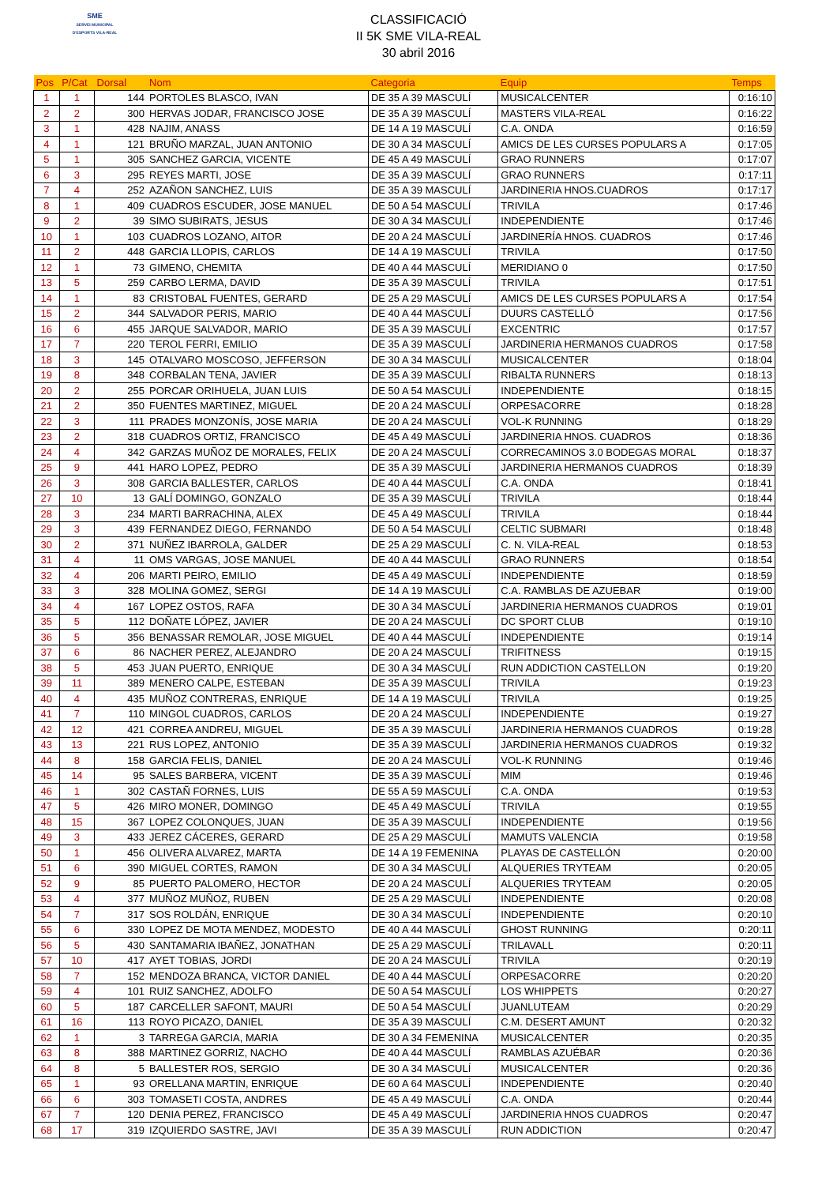SME
SERVEI MUNICIPAL D'ESPORTS VILA-REAL
CLASSIFICACIÓ
II 5K SME VILA-REAL
30 abril 2016
| Pos | P/Cat | Dorsal | Nom | Categoria | Equip | Temps |
| --- | --- | --- | --- | --- | --- | --- |
| 1 | 1 | 144 | PORTOLES BLASCO, IVAN | DE 35 A 39 MASCULÍ | MUSICALCENTER | 0:16:10 |
| 2 | 2 | 300 | HERVAS JODAR, FRANCISCO JOSE | DE 35 A 39 MASCULÍ | MASTERS VILA-REAL | 0:16:22 |
| 3 | 1 | 428 | NAJIM, ANASS | DE 14 A 19 MASCULÍ | C.A. ONDA | 0:16:59 |
| 4 | 1 | 121 | BRUÑO MARZAL, JUAN ANTONIO | DE 30 A 34 MASCULÍ | AMICS DE LES CURSES POPULARS A | 0:17:05 |
| 5 | 1 | 305 | SANCHEZ GARCIA, VICENTE | DE 45 A 49 MASCULÍ | GRAO RUNNERS | 0:17:07 |
| 6 | 3 | 295 | REYES MARTI, JOSE | DE 35 A 39 MASCULÍ | GRAO RUNNERS | 0:17:11 |
| 7 | 4 | 252 | AZAÑON SANCHEZ, LUIS | DE 35 A 39 MASCULÍ | JARDINERIA HNOS.CUADROS | 0:17:17 |
| 8 | 1 | 409 | CUADROS ESCUDER, JOSE MANUEL | DE 50 A 54 MASCULÍ | TRIVILA | 0:17:46 |
| 9 | 2 | 39 | SIMO SUBIRATS, JESUS | DE 30 A 34 MASCULÍ | INDEPENDIENTE | 0:17:46 |
| 10 | 1 | 103 | CUADROS LOZANO, AITOR | DE 20 A 24 MASCULÍ | JARDINERÍA HNOS. CUADROS | 0:17:46 |
| 11 | 2 | 448 | GARCIA LLOPIS, CARLOS | DE 14 A 19 MASCULÍ | TRIVILA | 0:17:50 |
| 12 | 1 | 73 | GIMENO, CHEMITA | DE 40 A 44 MASCULÍ | MERIDIANO 0 | 0:17:50 |
| 13 | 5 | 259 | CARBO LERMA, DAVID | DE 35 A 39 MASCULÍ | TRIVILA | 0:17:51 |
| 14 | 1 | 83 | CRISTOBAL FUENTES, GERARD | DE 25 A 29 MASCULÍ | AMICS DE LES CURSES POPULARS A | 0:17:54 |
| 15 | 2 | 344 | SALVADOR PERIS, MARIO | DE 40 A 44 MASCULÍ | DUURS CASTELLÓ | 0:17:56 |
| 16 | 6 | 455 | JARQUE SALVADOR, MARIO | DE 35 A 39 MASCULÍ | EXCENTRIC | 0:17:57 |
| 17 | 7 | 220 | TEROL FERRI, EMILIO | DE 35 A 39 MASCULÍ | JARDINERIA HERMANOS CUADROS | 0:17:58 |
| 18 | 3 | 145 | OTALVARO MOSCOSO, JEFFERSON | DE 30 A 34 MASCULÍ | MUSICALCENTER | 0:18:04 |
| 19 | 8 | 348 | CORBALAN TENA, JAVIER | DE 35 A 39 MASCULÍ | RIBALTA RUNNERS | 0:18:13 |
| 20 | 2 | 255 | PORCAR ORIHUELA, JUAN LUIS | DE 50 A 54 MASCULÍ | INDEPENDIENTE | 0:18:15 |
| 21 | 2 | 350 | FUENTES MARTINEZ, MIGUEL | DE 20 A 24 MASCULÍ | ORPESACORRE | 0:18:28 |
| 22 | 3 | 111 | PRADES MONZONÍS, JOSE MARIA | DE 20 A 24 MASCULÍ | VOL-K RUNNING | 0:18:29 |
| 23 | 2 | 318 | CUADROS ORTIZ, FRANCISCO | DE 45 A 49 MASCULÍ | JARDINERIA HNOS. CUADROS | 0:18:36 |
| 24 | 4 | 342 | GARZAS MUÑOZ DE MORALES, FELIX | DE 20 A 24 MASCULÍ | CORRECAMINOS 3.0 BODEGAS MORAL | 0:18:37 |
| 25 | 9 | 441 | HARO LOPEZ, PEDRO | DE 35 A 39 MASCULÍ | JARDINERIA HERMANOS CUADROS | 0:18:39 |
| 26 | 3 | 308 | GARCIA BALLESTER, CARLOS | DE 40 A 44 MASCULÍ | C.A. ONDA | 0:18:41 |
| 27 | 10 | 13 | GALÍ DOMINGO, GONZALO | DE 35 A 39 MASCULÍ | TRIVILA | 0:18:44 |
| 28 | 3 | 234 | MARTI BARRACHINA, ALEX | DE 45 A 49 MASCULÍ | TRIVILA | 0:18:44 |
| 29 | 3 | 439 | FERNANDEZ DIEGO, FERNANDO | DE 50 A 54 MASCULÍ | CELTIC SUBMARI | 0:18:48 |
| 30 | 2 | 371 | NUÑEZ IBARROLA, GALDER | DE 25 A 29 MASCULÍ | C. N. VILA-REAL | 0:18:53 |
| 31 | 4 | 11 | OMS VARGAS, JOSE MANUEL | DE 40 A 44 MASCULÍ | GRAO RUNNERS | 0:18:54 |
| 32 | 4 | 206 | MARTI PEIRO, EMILIO | DE 45 A 49 MASCULÍ | INDEPENDIENTE | 0:18:59 |
| 33 | 3 | 328 | MOLINA GOMEZ, SERGI | DE 14 A 19 MASCULÍ | C.A. RAMBLAS DE AZUEBAR | 0:19:00 |
| 34 | 4 | 167 | LOPEZ OSTOS, RAFA | DE 30 A 34 MASCULÍ | JARDINERIA HERMANOS CUADROS | 0:19:01 |
| 35 | 5 | 112 | DOÑATE LÓPEZ, JAVIER | DE 20 A 24 MASCULÍ | DC SPORT CLUB | 0:19:10 |
| 36 | 5 | 356 | BENASSAR REMOLAR, JOSE MIGUEL | DE 40 A 44 MASCULÍ | INDEPENDIENTE | 0:19:14 |
| 37 | 6 | 86 | NACHER PEREZ, ALEJANDRO | DE 20 A 24 MASCULÍ | TRIFITNESS | 0:19:15 |
| 38 | 5 | 453 | JUAN PUERTO, ENRIQUE | DE 30 A 34 MASCULÍ | RUN ADDICTION CASTELLON | 0:19:20 |
| 39 | 11 | 389 | MENERO CALPE, ESTEBAN | DE 35 A 39 MASCULÍ | TRIVILA | 0:19:23 |
| 40 | 4 | 435 | MUÑOZ CONTRERAS, ENRIQUE | DE 14 A 19 MASCULÍ | TRIVILA | 0:19:25 |
| 41 | 7 | 110 | MINGOL CUADROS, CARLOS | DE 20 A 24 MASCULÍ | INDEPENDIENTE | 0:19:27 |
| 42 | 12 | 421 | CORREA ANDREU, MIGUEL | DE 35 A 39 MASCULÍ | JARDINERIA HERMANOS CUADROS | 0:19:28 |
| 43 | 13 | 221 | RUS LOPEZ, ANTONIO | DE 35 A 39 MASCULÍ | JARDINERIA HERMANOS CUADROS | 0:19:32 |
| 44 | 8 | 158 | GARCIA FELIS, DANIEL | DE 20 A 24 MASCULÍ | VOL-K RUNNING | 0:19:46 |
| 45 | 14 | 95 | SALES BARBERA, VICENT | DE 35 A 39 MASCULÍ | MIM | 0:19:46 |
| 46 | 1 | 302 | CASTAÑ FORNES, LUIS | DE 55 A 59 MASCULÍ | C.A. ONDA | 0:19:53 |
| 47 | 5 | 426 | MIRO MONER, DOMINGO | DE 45 A 49 MASCULÍ | TRIVILA | 0:19:55 |
| 48 | 15 | 367 | LOPEZ COLONQUES, JUAN | DE 35 A 39 MASCULÍ | INDEPENDIENTE | 0:19:56 |
| 49 | 3 | 433 | JEREZ CÁCERES, GERARD | DE 25 A 29 MASCULÍ | MAMUTS VALENCIA | 0:19:58 |
| 50 | 1 | 456 | OLIVERA ALVAREZ, MARTA | DE 14 A 19 FEMENINA | PLAYAS DE CASTELLÓN | 0:20:00 |
| 51 | 6 | 390 | MIGUEL CORTES, RAMON | DE 30 A 34 MASCULÍ | ALQUERIES TRYTEAM | 0:20:05 |
| 52 | 9 | 85 | PUERTO PALOMERO, HECTOR | DE 20 A 24 MASCULÍ | ALQUERIES TRYTEAM | 0:20:05 |
| 53 | 4 | 377 | MUÑOZ MUÑOZ, RUBEN | DE 25 A 29 MASCULÍ | INDEPENDIENTE | 0:20:08 |
| 54 | 7 | 317 | SOS ROLDÁN, ENRIQUE | DE 30 A 34 MASCULÍ | INDEPENDIENTE | 0:20:10 |
| 55 | 6 | 330 | LOPEZ DE MOTA MENDEZ, MODESTO | DE 40 A 44 MASCULÍ | GHOST RUNNING | 0:20:11 |
| 56 | 5 | 430 | SANTAMARIA IBAÑEZ, JONATHAN | DE 25 A 29 MASCULÍ | TRILAVALL | 0:20:11 |
| 57 | 10 | 417 | AYET TOBIAS, JORDI | DE 20 A 24 MASCULÍ | TRIVILA | 0:20:19 |
| 58 | 7 | 152 | MENDOZA BRANCA, VICTOR DANIEL | DE 40 A 44 MASCULÍ | ORPESACORRE | 0:20:20 |
| 59 | 4 | 101 | RUIZ SANCHEZ, ADOLFO | DE 50 A 54 MASCULÍ | LOS WHIPPETS | 0:20:27 |
| 60 | 5 | 187 | CARCELLER SAFONT, MAURI | DE 50 A 54 MASCULÍ | JUANLUTEAM | 0:20:29 |
| 61 | 16 | 113 | ROYO PICAZO, DANIEL | DE 35 A 39 MASCULÍ | C.M. DESERT AMUNT | 0:20:32 |
| 62 | 1 | 3 | TARREGA GARCIA, MARIA | DE 30 A 34 FEMENINA | MUSICALCENTER | 0:20:35 |
| 63 | 8 | 388 | MARTINEZ GORRIZ, NACHO | DE 40 A 44 MASCULÍ | RAMBLAS AZUÉBAR | 0:20:36 |
| 64 | 8 | 5 | BALLESTER ROS, SERGIO | DE 30 A 34 MASCULÍ | MUSICALCENTER | 0:20:36 |
| 65 | 1 | 93 | ORELLANA MARTIN, ENRIQUE | DE 60 A 64 MASCULÍ | INDEPENDIENTE | 0:20:40 |
| 66 | 6 | 303 | TOMASETI COSTA, ANDRES | DE 45 A 49 MASCULÍ | C.A. ONDA | 0:20:44 |
| 67 | 7 | 120 | DENIA PEREZ, FRANCISCO | DE 45 A 49 MASCULÍ | JARDINERIA HNOS CUADROS | 0:20:47 |
| 68 | 17 | 319 | IZQUIERDO SASTRE, JAVI | DE 35 A 39 MASCULÍ | RUN ADDICTION | 0:20:47 |